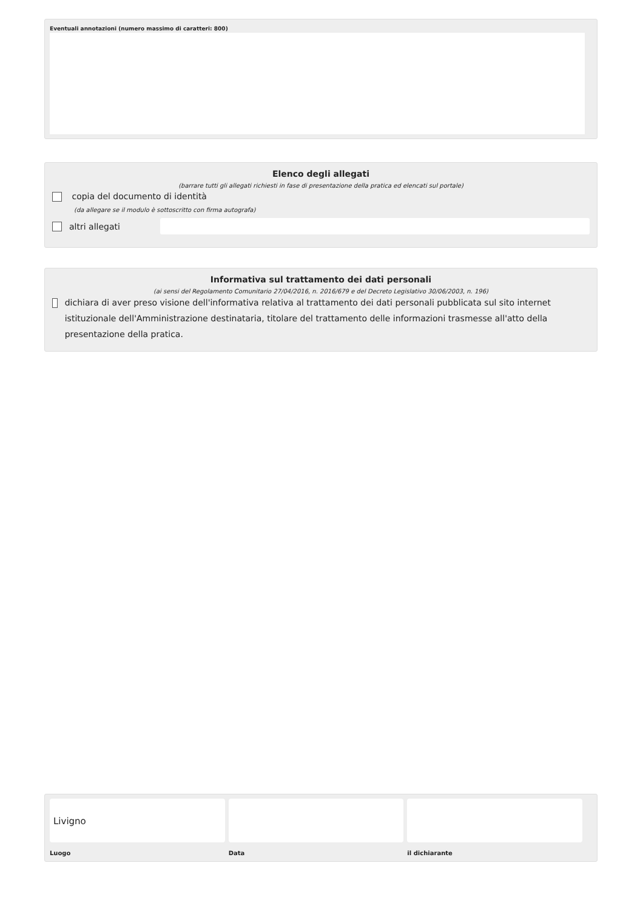Eventuali annotazioni (numero massimo di caratteri: 800)
Elenco degli allegati
(barrare tutti gli allegati richiesti in fase di presentazione della pratica ed elencati sul portale)
copia del documento di identità
(da allegare se il modulo è sottoscritto con firma autografa)
altri allegati
Informativa sul trattamento dei dati personali
(ai sensi del Regolamento Comunitario 27/04/2016, n. 2016/679 e del Decreto Legislativo 30/06/2003, n. 196)
dichiara di aver preso visione dell'informativa relativa al trattamento dei dati personali pubblicata sul sito internet istituzionale dell'Amministrazione destinataria, titolare del trattamento delle informazioni trasmesse all'atto della presentazione della pratica.
Livigno
Luogo
Data il dichiarante